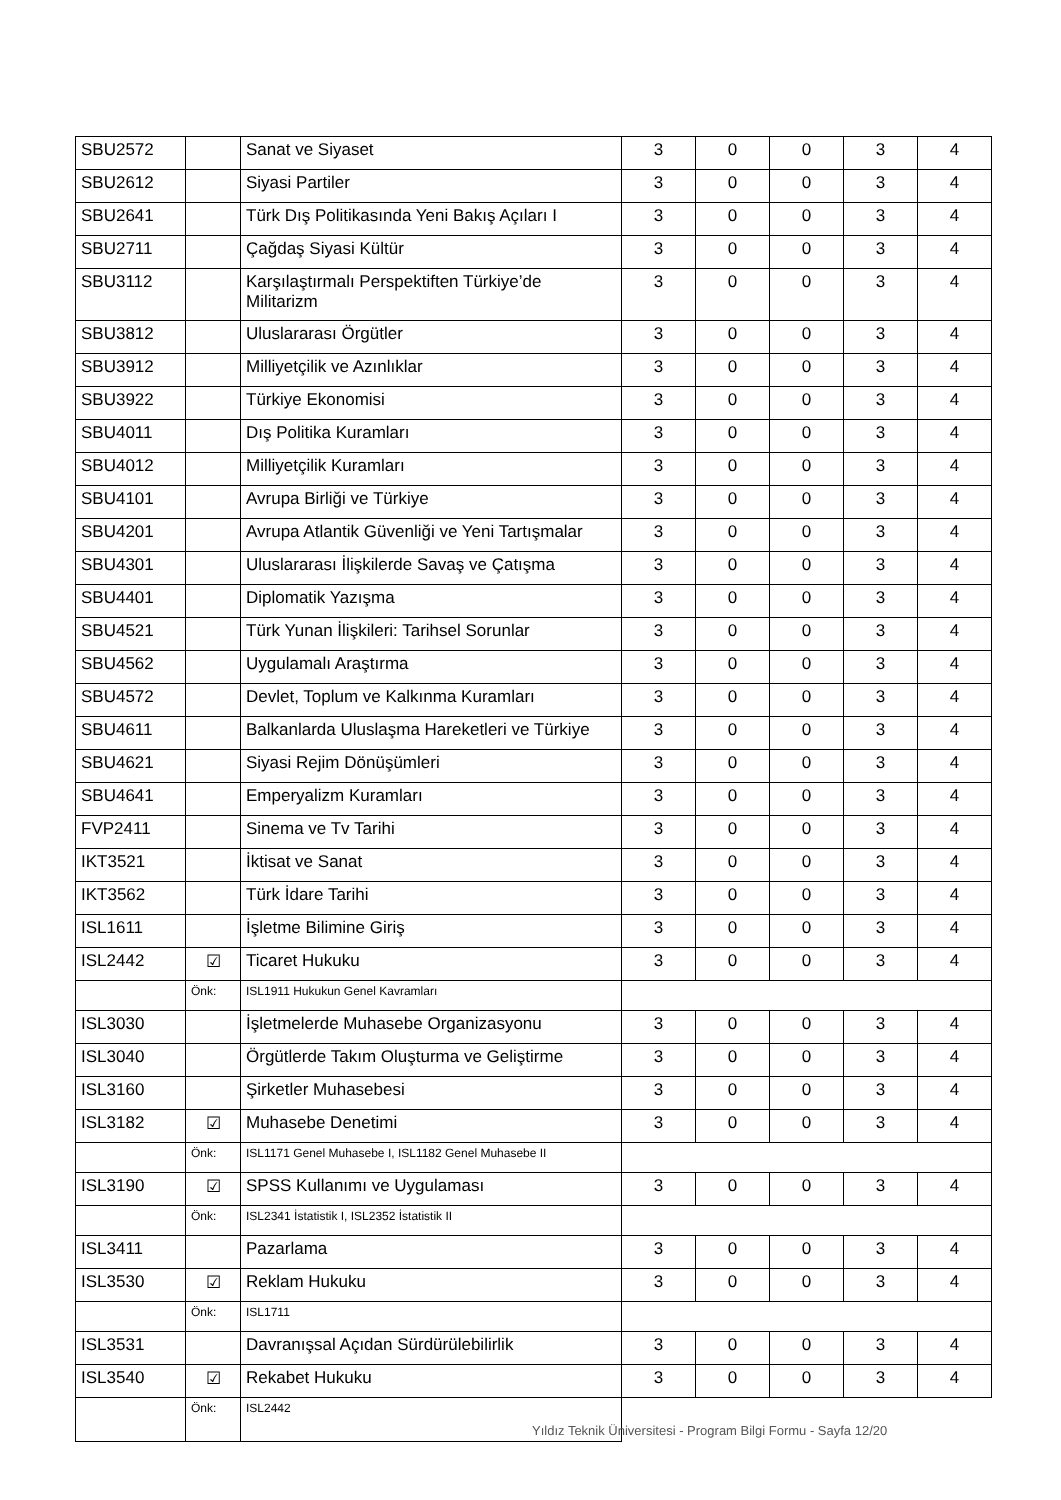| SBU2572 | | Sanat ve Siyaset | 3 | 0 | 0 | 3 | 4 |
| SBU2612 | | Siyasi Partiler | 3 | 0 | 0 | 3 | 4 |
| SBU2641 | | Türk Dış Politikasında Yeni Bakış Açıları I | 3 | 0 | 0 | 3 | 4 |
| SBU2711 | | Çağdaş Siyasi Kültür | 3 | 0 | 0 | 3 | 4 |
| SBU3112 | | Karşılaştırmalı Perspektiften Türkiye’de Militarizm | 3 | 0 | 0 | 3 | 4 |
| SBU3812 | | Uluslararası Örgütler | 3 | 0 | 0 | 3 | 4 |
| SBU3912 | | Milliyetçilik ve Azınlıklar | 3 | 0 | 0 | 3 | 4 |
| SBU3922 | | Türkiye Ekonomisi | 3 | 0 | 0 | 3 | 4 |
| SBU4011 | | Dış Politika Kuramları | 3 | 0 | 0 | 3 | 4 |
| SBU4012 | | Milliyetçilik Kuramları | 3 | 0 | 0 | 3 | 4 |
| SBU4101 | | Avrupa Birliği ve Türkiye | 3 | 0 | 0 | 3 | 4 |
| SBU4201 | | Avrupa Atlantik Güvenliği ve Yeni Tartışmalar | 3 | 0 | 0 | 3 | 4 |
| SBU4301 | | Uluslararası İlişkilerde Savaş ve Çatışma | 3 | 0 | 0 | 3 | 4 |
| SBU4401 | | Diplomatik Yazışma | 3 | 0 | 0 | 3 | 4 |
| SBU4521 | | Türk Yunan İlişkileri: Tarihsel Sorunlar | 3 | 0 | 0 | 3 | 4 |
| SBU4562 | | Uygulamalı Araştırma | 3 | 0 | 0 | 3 | 4 |
| SBU4572 | | Devlet, Toplum ve Kalkınma Kuramları | 3 | 0 | 0 | 3 | 4 |
| SBU4611 | | Balkanlarda Uluslaşma Hareketleri ve Türkiye | 3 | 0 | 0 | 3 | 4 |
| SBU4621 | | Siyasi Rejim Dönüşümleri | 3 | 0 | 0 | 3 | 4 |
| SBU4641 | | Emperyalizm Kuramları | 3 | 0 | 0 | 3 | 4 |
| FVP2411 | | Sinema ve Tv Tarihi | 3 | 0 | 0 | 3 | 4 |
| IKT3521 | | İktisat ve Sanat | 3 | 0 | 0 | 3 | 4 |
| IKT3562 | | Türk İdare Tarihi | 3 | 0 | 0 | 3 | 4 |
| ISL1611 | | İşletme Bilimine Giriş | 3 | 0 | 0 | 3 | 4 |
| ISL2442 | ☑ | Ticaret Hukuku | 3 | 0 | 0 | 3 | 4 |
| | Önk: | ISL1911 Hukukun Genel Kavramları | | | | | |
| ISL3030 | | İşletmelerde Muhasebe Organizasyonu | 3 | 0 | 0 | 3 | 4 |
| ISL3040 | | Örgütlerde Takım Oluşturma ve Geliştirme | 3 | 0 | 0 | 3 | 4 |
| ISL3160 | | Şirketler Muhasebesi | 3 | 0 | 0 | 3 | 4 |
| ISL3182 | ☑ | Muhasebe Denetimi | 3 | 0 | 0 | 3 | 4 |
| | Önk: | ISL1171 Genel Muhasebe I, ISL1182 Genel Muhasebe II | | | | | |
| ISL3190 | ☑ | SPSS Kullanımı ve Uygulaması | 3 | 0 | 0 | 3 | 4 |
| | Önk: | ISL2341 İstatistik I, ISL2352 İstatistik II | | | | | |
| ISL3411 | | Pazarlama | 3 | 0 | 0 | 3 | 4 |
| ISL3530 | ☑ | Reklam Hukuku | 3 | 0 | 0 | 3 | 4 |
| | Önk: | ISL1711 | | | | | |
| ISL3531 | | Davranışsal Açıdan Sürdürülebilirlik | 3 | 0 | 0 | 3 | 4 |
| ISL3540 | ☑ | Rekabet Hukuku | 3 | 0 | 0 | 3 | 4 |
| | Önk: | ISL2442 | | | | | |
Yıldız Teknik Üniversitesi - Program Bilgi Formu - Sayfa 12/20